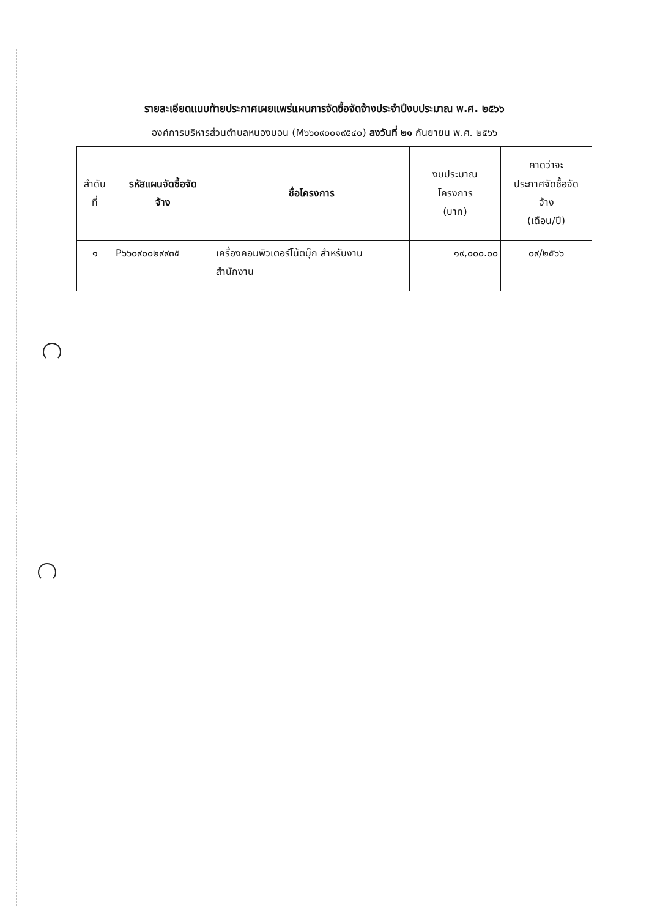รายละเอียดแนบท้ายประกาศเผยแพร่แผนการจัดซื้อจัดจ้างประจำปีงบประมาณ พ.ศ. ๒๕๖๖
องค์การบริหารส่วนตำบลหนองบอน (M๖๖๐๙๐๐๑๙๕๔๐) ลงวันที่ ๒๑ กันยายน พ.ศ. ๒๕๖๖
| ลำดับ ที่ | รหัสแผนจัดซื้อจัด จ้าง | ชื่อโครงการ | งบประมาณ โครงการ (บาท) | คาดว่าจะ ประกาศจัดซื้อจัด จ้าง (เดือน/ปี) |
| --- | --- | --- | --- | --- |
| ๑ | P๖๖๐๙๐๐๒๙๙๓๕ | เครื่องคอมพิวเตอร์โน้ตบุ๊ก สำหรับงาน สำนักงาน | ๑๙,๐๐๐.๐๐ | ๐๙/๒๕๖๖ |